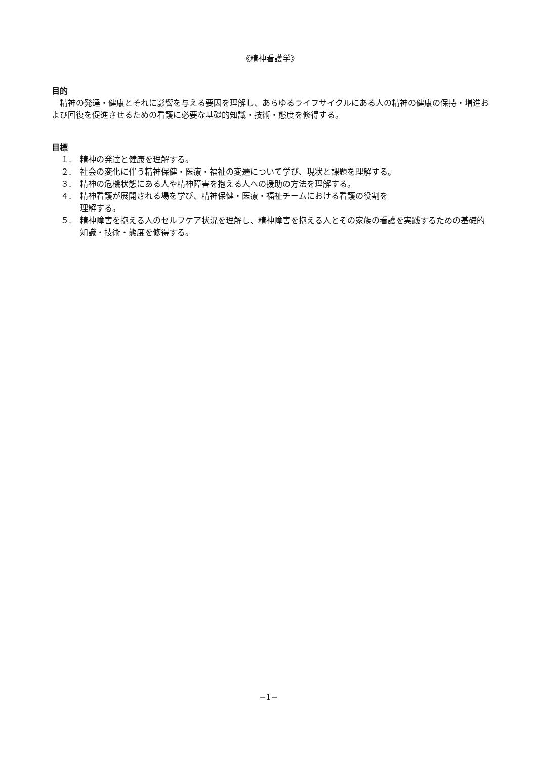《精神看護学》
目的
精神の発達・健康とそれに影響を与える要因を理解し、あらゆるライフサイクルにある人の精神の健康の保持・増進および回復を促進させるための看護に必要な基礎的知識・技術・態度を修得する。
目標
１. 精神の発達と健康を理解する。
２. 社会の変化に伴う精神保健・医療・福祉の変遷について学び、現状と課題を理解する。
３. 精神の危機状態にある人や精神障害を抱える人への援助の方法を理解する。
４. 精神看護が展開される場を学び、精神保健・医療・福祉チームにおける看護の役割を
理解する。
５. 精神障害を抱える人のセルフケア状況を理解し、精神障害を抱える人とその家族の看護を実践するための基礎的知識・技術・態度を修得する。
−1−